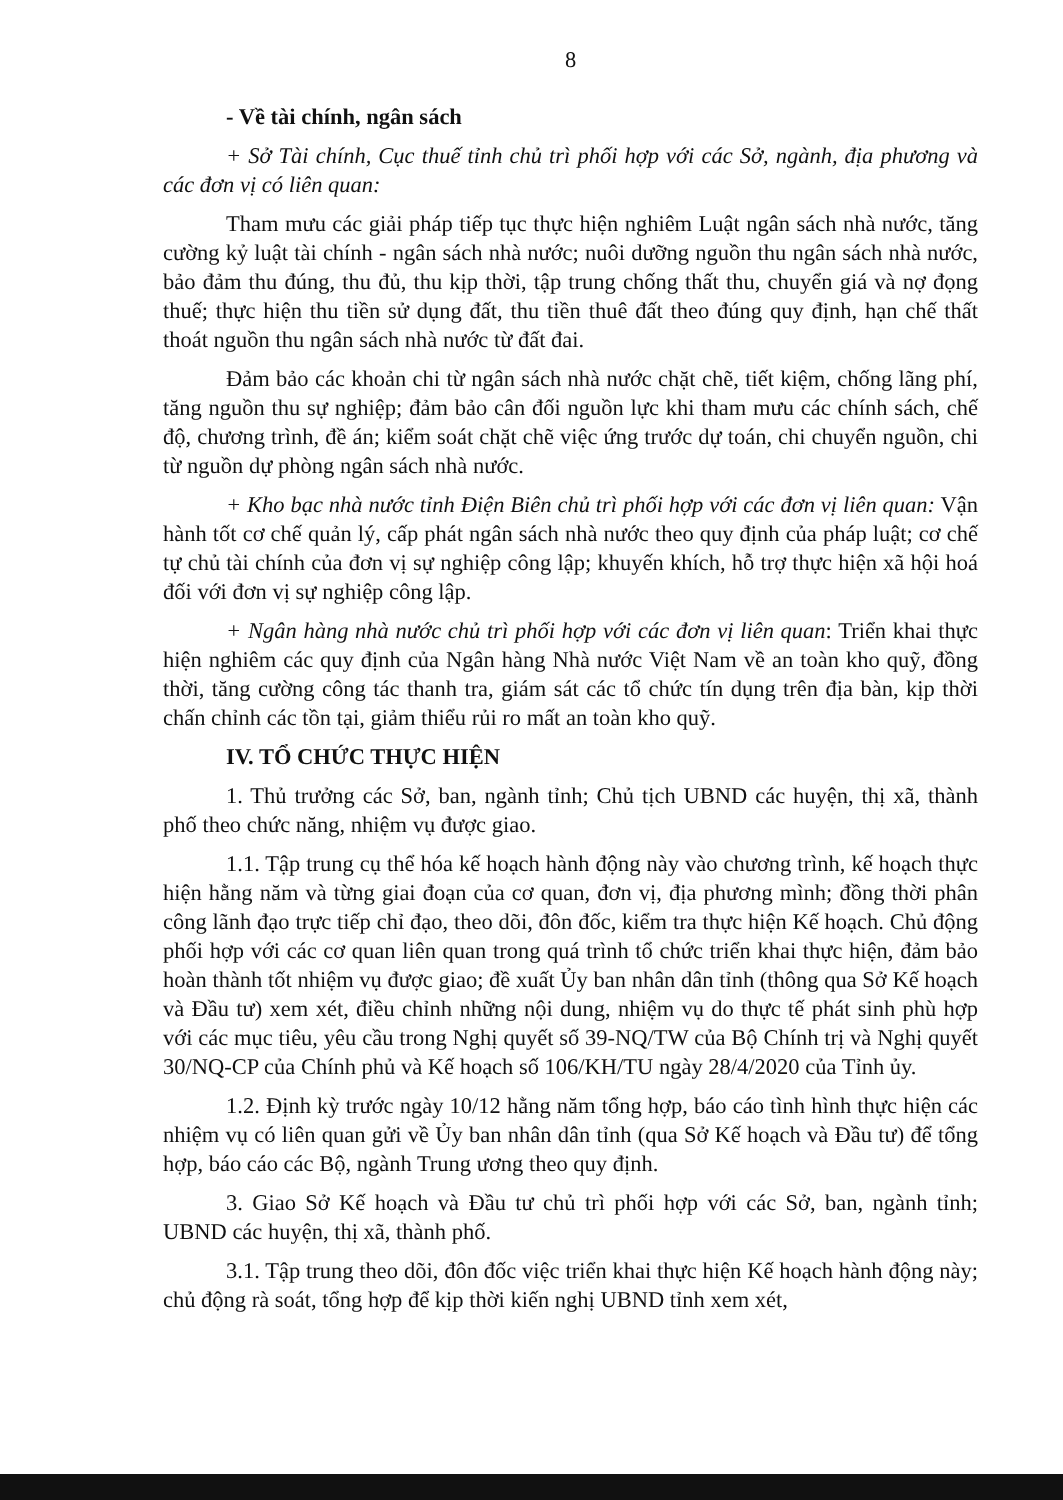8
- Về tài chính, ngân sách
+ Sở Tài chính, Cục thuế tỉnh chủ trì phối hợp với các Sở, ngành, địa phương và các đơn vị có liên quan:
Tham mưu các giải pháp tiếp tục thực hiện nghiêm Luật ngân sách nhà nước, tăng cường kỷ luật tài chính - ngân sách nhà nước; nuôi dưỡng nguồn thu ngân sách nhà nước, bảo đảm thu đúng, thu đủ, thu kịp thời, tập trung chống thất thu, chuyển giá và nợ đọng thuế; thực hiện thu tiền sử dụng đất, thu tiền thuê đất theo đúng quy định, hạn chế thất thoát nguồn thu ngân sách nhà nước từ đất đai.
Đảm bảo các khoản chi từ ngân sách nhà nước chặt chẽ, tiết kiệm, chống lãng phí, tăng nguồn thu sự nghiệp; đảm bảo cân đối nguồn lực khi tham mưu các chính sách, chế độ, chương trình, đề án; kiểm soát chặt chẽ việc ứng trước dự toán, chi chuyển nguồn, chi từ nguồn dự phòng ngân sách nhà nước.
+ Kho bạc nhà nước tỉnh Điện Biên chủ trì phối hợp với các đơn vị liên quan: Vận hành tốt cơ chế quản lý, cấp phát ngân sách nhà nước theo quy định của pháp luật; cơ chế tự chủ tài chính của đơn vị sự nghiệp công lập; khuyến khích, hỗ trợ thực hiện xã hội hoá đối với đơn vị sự nghiệp công lập.
+ Ngân hàng nhà nước chủ trì phối hợp với các đơn vị liên quan: Triển khai thực hiện nghiêm các quy định của Ngân hàng Nhà nước Việt Nam về an toàn kho quỹ, đồng thời, tăng cường công tác thanh tra, giám sát các tổ chức tín dụng trên địa bàn, kịp thời chấn chỉnh các tồn tại, giảm thiểu rủi ro mất an toàn kho quỹ.
IV. TỔ CHỨC THỰC HIỆN
1. Thủ trưởng các Sở, ban, ngành tỉnh; Chủ tịch UBND các huyện, thị xã, thành phố theo chức năng, nhiệm vụ được giao.
1.1. Tập trung cụ thể hóa kế hoạch hành động này vào chương trình, kế hoạch thực hiện hằng năm và từng giai đoạn của cơ quan, đơn vị, địa phương mình; đồng thời phân công lãnh đạo trực tiếp chỉ đạo, theo dõi, đôn đốc, kiểm tra thực hiện Kế hoạch. Chủ động phối hợp với các cơ quan liên quan trong quá trình tổ chức triển khai thực hiện, đảm bảo hoàn thành tốt nhiệm vụ được giao; đề xuất Ủy ban nhân dân tỉnh (thông qua Sở Kế hoạch và Đầu tư) xem xét, điều chỉnh những nội dung, nhiệm vụ do thực tế phát sinh phù hợp với các mục tiêu, yêu cầu trong Nghị quyết số 39-NQ/TW của Bộ Chính trị và Nghị quyết 30/NQ-CP của Chính phủ và Kế hoạch số 106/KH/TU ngày 28/4/2020 của Tỉnh ủy.
1.2. Định kỳ trước ngày 10/12 hằng năm tổng hợp, báo cáo tình hình thực hiện các nhiệm vụ có liên quan gửi về Ủy ban nhân dân tỉnh (qua Sở Kế hoạch và Đầu tư) để tổng hợp, báo cáo các Bộ, ngành Trung ương theo quy định.
3. Giao Sở Kế hoạch và Đầu tư chủ trì phối hợp với các Sở, ban, ngành tỉnh; UBND các huyện, thị xã, thành phố.
3.1. Tập trung theo dõi, đôn đốc việc triển khai thực hiện Kế hoạch hành động này; chủ động rà soát, tổng hợp để kịp thời kiến nghị UBND tỉnh xem xét,